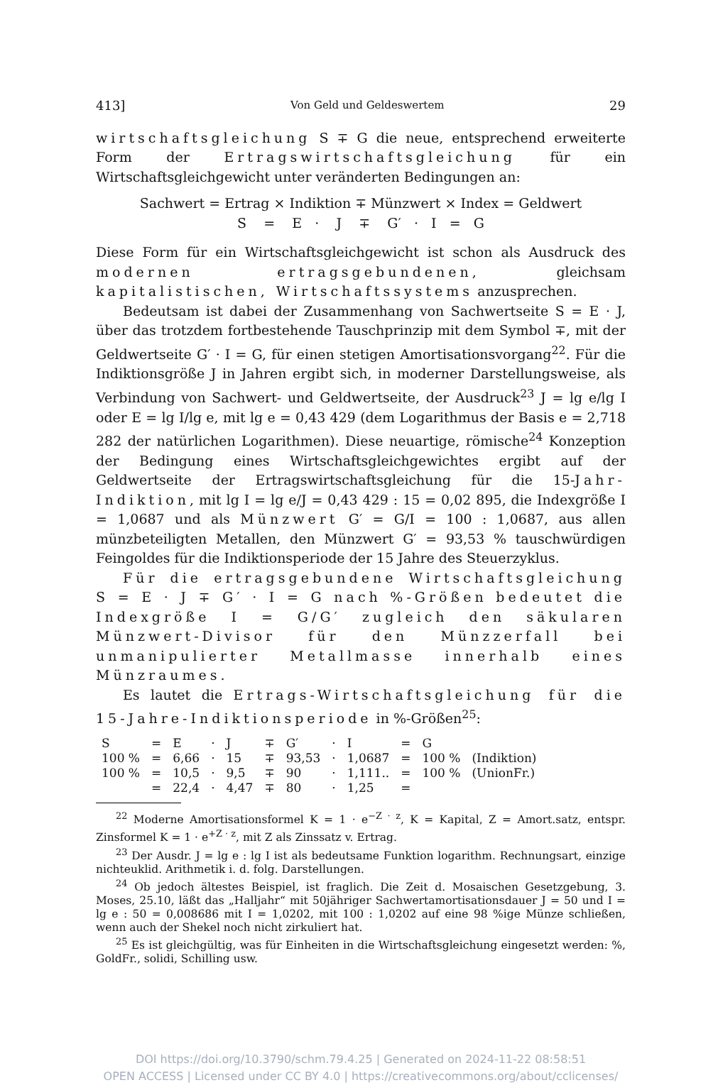413] Von Geld und Geldeswertem 29
wirtschaftsgleichung S ∓ G die neue, entsprechend erweiterte Form der Ertragswirtschaftsgleichung für ein Wirtschaftsgleichgewicht unter veränderten Bedingungen an:
Sachwert = Ertrag × Indiktion ∓ Münzwert × Index = Geldwert
S = E · J ∓ G′ · I = G
Diese Form für ein Wirtschaftsgleichgewicht ist schon als Ausdruck des modernen ertragsgebundenen, gleichsam kapitalistischen, Wirtschaftssystems anzusprechen.
Bedeutsam ist dabei der Zusammenhang von Sachwertseite S = E · J, über das trotzdem fortbestehende Tauschprinzip mit dem Symbol ∓, mit der Geldwertseite G′ · I = G, für einen stetigen Amortisationsvorgang<sup>22</sup>. Für die Indiktionsgröße J in Jahren ergibt sich, in moderner Darstellungsweise, als Verbindung von Sachwert- und Geldwertseite, der Ausdruck<sup>23</sup> J = lg e/lg I oder E = lg I/lg e, mit lg e = 0,43 429 (dem Logarithmus der Basis e = 2,718 282 der natürlichen Logarithmen). Diese neuartige, römische<sup>24</sup> Konzeption der Bedingung eines Wirtschaftsgleichgewichtes ergibt auf der Geldwertseite der Ertragswirtschaftsgleichung für die 15-Jahr-Indiktion, mit lg I = lg e/J = 0,43 429 : 15 = 0,02 895, die Indexgröße I = 1,0687 und als Münzwert G′ = G/I = 100 : 1,0687, aus allen münzbeteiligten Metallen, den Münzwert G′ = 93,53 % tauschwürdigen Feingoldes für die Indiktionsperiode der 15 Jahre des Steuerzyklus.
Für die ertragsgebundene Wirtschaftsgleichung S = E · J ∓ G′ · I = G nach %-Größen bedeutet die Indexgröße I = G/G′ zugleich den säkularen Münzwert-Divisor für den Münzzerfall bei unmanipulierter Metallmasse innerhalb eines Münzraumes.
Es lautet die Ertrags-Wirtschaftsgleichung für die 15-Jahre-Indiktionsperiode in %-Größen<sup>25</sup>:
| S | = | E | · | J | ∓ | G′ | · | I | = | G | |
| 100 % | = | 6,66 | · | 15 | ∓ | 93,53 | · | 1,0687 | = | 100 % | (Indiktion) |
| 100 % | = | 10,5 | · | 9,5 | ∓ | 90 | · | 1,111.. | = | 100 % | (UnionFr.) |
| | = | 22,4 | · | 4,47 | ∓ | 80 | · | 1,25 | = | | |
<sup>22</sup> Moderne Amortisationsformel K = 1 · e<sup>−Z · z</sup>, K = Kapital, Z = Amort.satz, entspr. Zinsformel K = 1 · e<sup>+Z · z</sup>, mit Z als Zinssatz v. Ertrag.
<sup>23</sup> Der Ausdr. J = lg e : lg I ist als bedeutsame Funktion logarithm. Rechnungsart, einzige nichteuklid. Arithmetik i. d. folg. Darstellungen.
<sup>24</sup> Ob jedoch ältestes Beispiel, ist fraglich. Die Zeit d. Mosaischen Gesetzgebung, 3. Moses, 25.10, läßt das „Halljahr“ mit 50jähriger Sachwertamortisationsdauer J = 50 und I = lg e : 50 = 0,008686 mit I = 1,0202, mit 100 : 1,0202 auf eine 98 %ige Münze schließen, wenn auch der Shekel noch nicht zirkuliert hat.
<sup>25</sup> Es ist gleichgültig, was für Einheiten in die Wirtschaftsgleichung eingesetzt werden: %, GoldFr., solidi, Schilling usw.
DOI https://doi.org/10.3790/schm.79.4.25 | Generated on 2024-11-22 08:58:51
OPEN ACCESS | Licensed under CC BY 4.0 | https://creativecommons.org/about/cclicenses/